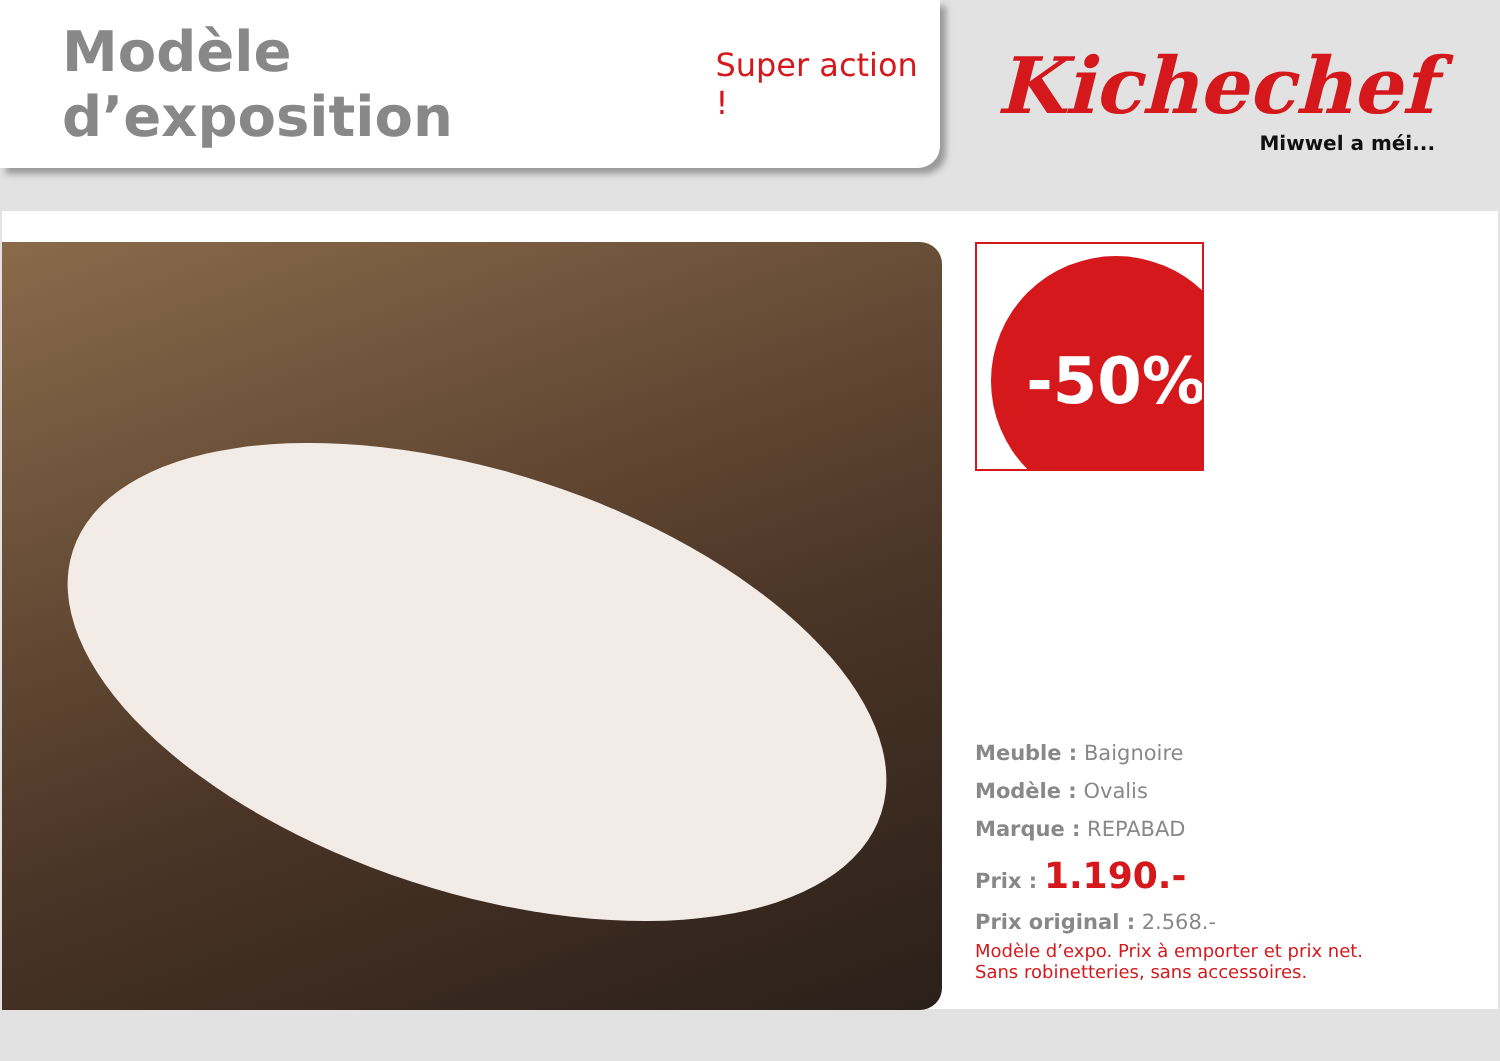Modèle d’exposition
Super action !
Kichechef
Miwwel a méi...
-50%
Meuble : Baignoire
Modèle : Ovalis
Marque : REPABAD
Prix : 1.190.-
Prix original : 2.568.-
Modèle d’expo. Prix à emporter et prix net.
Sans robinetteries, sans accessoires.